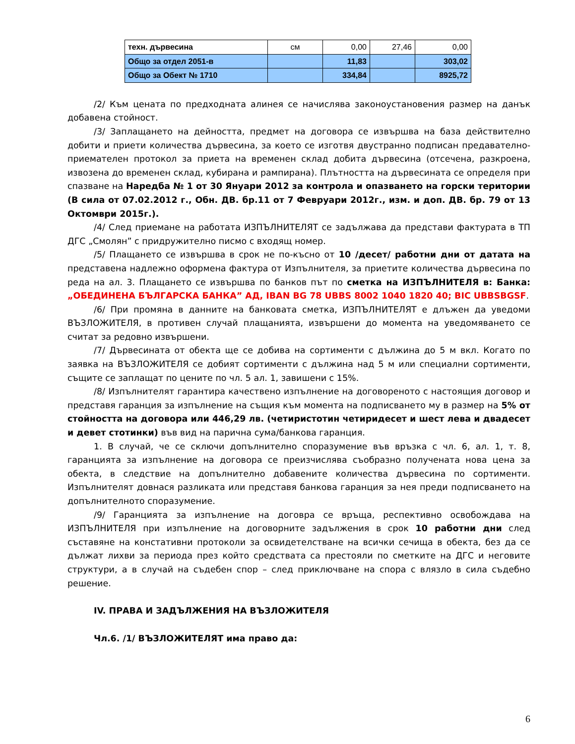| техн. дървесина | см | 0,00 | 27,46 | 0,00 |
| Общо за отдел 2051-в | | 11,83 | | 303,02 |
| Общо за Обект № 1710 | | 334,84 | | 8925,72 |
/2/ Към цената по предходната алинея се начислява законоустановения размер на данък добавена стойност.
/3/ Заплащането на дейността, предмет на договора се извършва на база действително добити и приети количества дървесина, за което се изготвя двустранно подписан предавателно-приемателен протокол за приета на временен склад добита дървесина (отсечена, разкроена, извозена до временен склад, кубирана и рампирана). Плътността на дървесината се определя при спазване на Наредба № 1 от 30 Януари 2012 за контрола и опазването на горски територии (В сила от 07.02.2012 г., Обн. ДВ. бр.11 от 7 Февруари 2012г., изм. и доп. ДВ. бр. 79 от 13 Октомври 2015г.).
/4/ След приемане на работата ИЗПЪЛНИТЕЛЯТ се задължава да представи фактурата в ТП ДГС „Смолян” с придружително писмо с входящ номер.
/5/ Плащането се извършва в срок не по-късно от 10 /десет/ работни дни от датата на представена надлежно оформена фактура от Изпълнителя, за приетите количества дървесина по реда на ал. 3. Плащането се извършва по банков път по сметка на ИЗПЪЛНИТЕЛЯ в: Банка: „ОБЕДИНЕНА БЪЛГАРСКА БАНКА” АД, IBAN BG 78 UBBS 8002 1040 1820 40; BIC UBBSBGSF.
/6/ При промяна в данните на банковата сметка, ИЗПЪЛНИТЕЛЯТ е длъжен да уведоми ВЪЗЛОЖИТЕЛЯ, в противен случай плащанията, извършени до момента на уведомяването се считат за редовно извършени.
/7/ Дървесината от обекта ще се добива на сортименти с дължина до 5 м вкл. Когато по заявка на ВЪЗЛОЖИТЕЛЯ се добият сортименти с дължина над 5 м или специални сортименти, същите се заплащат по цените по чл. 5 ал. 1, завишени с 15%.
/8/ Изпълнителят гарантира качествено изпълнение на договореното с настоящия договор и представя гаранция за изпълнение на същия към момента на подписването му в размер на 5% от стойността на договора или 446,29 лв. (четиристотин четиридесет и шест лева и двадесет и девет стотинки) във вид на парична сума/банкова гаранция.
1. В случай, че се сключи допълнително споразумение във връзка с чл. 6, ал. 1, т. 8, гаранцията за изпълнение на договора се преизчислява съобразно получената нова цена за обекта, в следствие на допълнително добавените количества дървесина по сортименти. Изпълнителят довнася разликата или представя банкова гаранция за нея преди подписването на допълнителното споразумение.
/9/ Гаранцията за изпълнение на договра се връща, респективно освобождава на ИЗПЪЛНИТЕЛЯ при изпълнение на договорните задължения в срок 10 работни дни след съставяне на констативни протоколи за освидетелстване на всички сечища в обекта, без да се дължат лихви за периода през който средствата са престояли по сметките на ДГС и неговите структури, а в случай на съдебен спор – след приключване на спора с влязло в сила съдебно решение.
IV. ПРАВА И ЗАДЪЛЖЕНИЯ НА ВЪЗЛОЖИТЕЛЯ
Чл.6. /1/ ВЪЗЛОЖИТЕЛЯТ има право да:
6